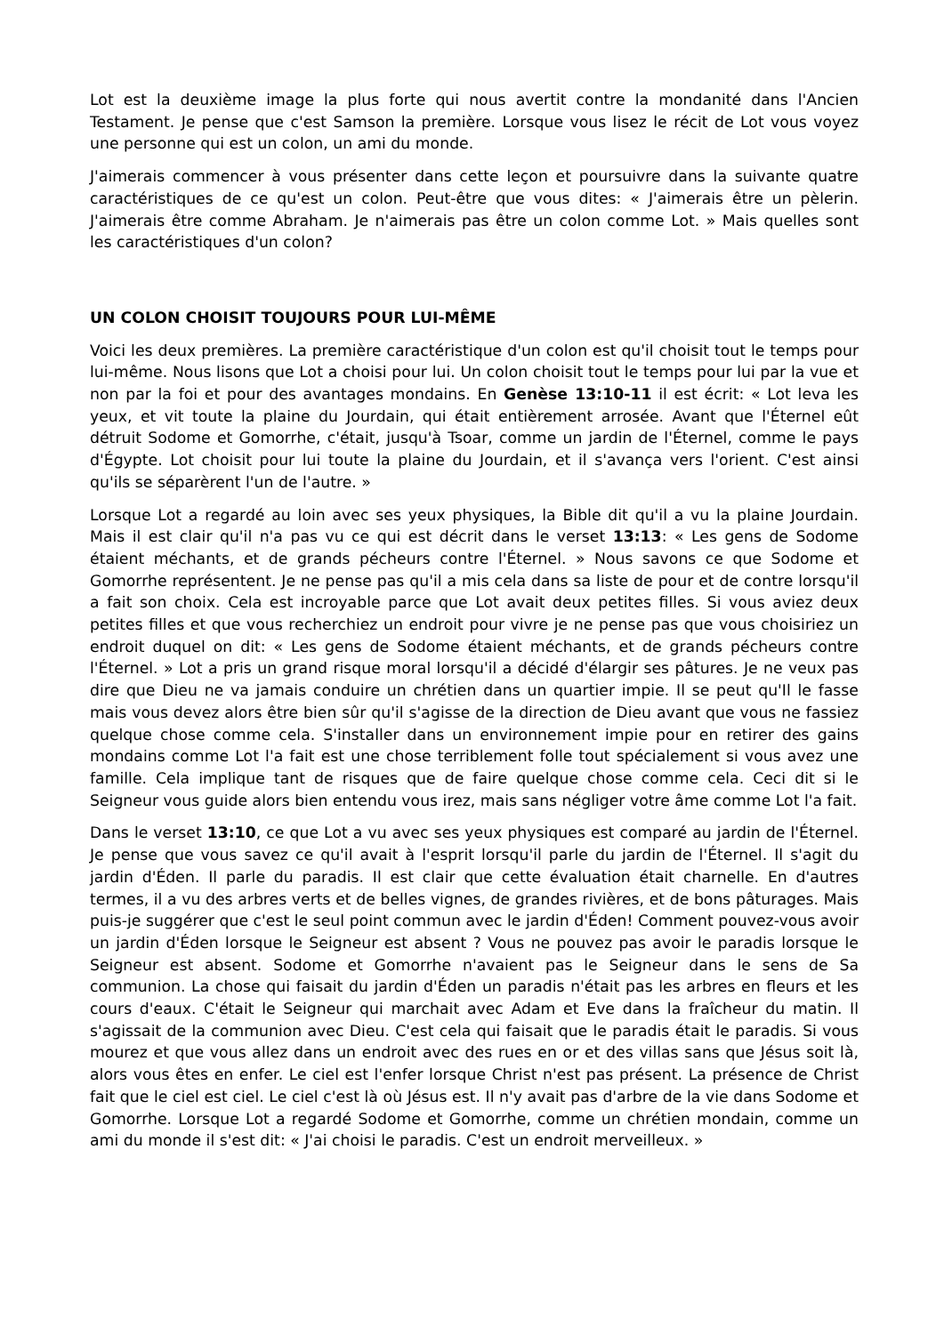Lot est la deuxième image la plus forte qui nous avertit contre la mondanité dans l'Ancien Testament. Je pense que c'est Samson la première. Lorsque vous lisez le récit de Lot vous voyez une personne qui est un colon, un ami du monde.
J'aimerais commencer à vous présenter dans cette leçon et poursuivre dans la suivante quatre caractéristiques de ce qu'est un colon. Peut-être que vous dites: « J'aimerais être un pèlerin. J'aimerais être comme Abraham. Je n'aimerais pas être un colon comme Lot. » Mais quelles sont les caractéristiques d'un colon?
UN COLON CHOISIT TOUJOURS POUR LUI-MÊME
Voici les deux premières. La première caractéristique d'un colon est qu'il choisit tout le temps pour lui-même. Nous lisons que Lot a choisi pour lui. Un colon choisit tout le temps pour lui par la vue et non par la foi et pour des avantages mondains. En Genèse 13:10-11 il est écrit: « Lot leva les yeux, et vit toute la plaine du Jourdain, qui était entièrement arrosée. Avant que l'Éternel eût détruit Sodome et Gomorrhe, c'était, jusqu'à Tsoar, comme un jardin de l'Éternel, comme le pays d'Égypte. Lot choisit pour lui toute la plaine du Jourdain, et il s'avança vers l'orient. C'est ainsi qu'ils se séparèrent l'un de l'autre. »
Lorsque Lot a regardé au loin avec ses yeux physiques, la Bible dit qu'il a vu la plaine Jourdain. Mais il est clair qu'il n'a pas vu ce qui est décrit dans le verset 13:13: « Les gens de Sodome étaient méchants, et de grands pécheurs contre l'Éternel. » Nous savons ce que Sodome et Gomorrhe représentent. Je ne pense pas qu'il a mis cela dans sa liste de pour et de contre lorsqu'il a fait son choix. Cela est incroyable parce que Lot avait deux petites filles. Si vous aviez deux petites filles et que vous recherchiez un endroit pour vivre je ne pense pas que vous choisiriez un endroit duquel on dit: « Les gens de Sodome étaient méchants, et de grands pécheurs contre l'Éternel. » Lot a pris un grand risque moral lorsqu'il a décidé d'élargir ses pâtures. Je ne veux pas dire que Dieu ne va jamais conduire un chrétien dans un quartier impie. Il se peut qu'Il le fasse mais vous devez alors être bien sûr qu'il s'agisse de la direction de Dieu avant que vous ne fassiez quelque chose comme cela. S'installer dans un environnement impie pour en retirer des gains mondains comme Lot l'a fait est une chose terriblement folle tout spécialement si vous avez une famille. Cela implique tant de risques que de faire quelque chose comme cela. Ceci dit si le Seigneur vous guide alors bien entendu vous irez, mais sans négliger votre âme comme Lot l'a fait.
Dans le verset 13:10, ce que Lot a vu avec ses yeux physiques est comparé au jardin de l'Éternel. Je pense que vous savez ce qu'il avait à l'esprit lorsqu'il parle du jardin de l'Éternel. Il s'agit du jardin d'Éden. Il parle du paradis. Il est clair que cette évaluation était charnelle. En d'autres termes, il a vu des arbres verts et de belles vignes, de grandes rivières, et de bons pâturages. Mais puis-je suggérer que c'est le seul point commun avec le jardin d'Éden! Comment pouvez-vous avoir un jardin d'Éden lorsque le Seigneur est absent ? Vous ne pouvez pas avoir le paradis lorsque le Seigneur est absent. Sodome et Gomorrhe n'avaient pas le Seigneur dans le sens de Sa communion. La chose qui faisait du jardin d'Éden un paradis n'était pas les arbres en fleurs et les cours d'eaux. C'était le Seigneur qui marchait avec Adam et Eve dans la fraîcheur du matin. Il s'agissait de la communion avec Dieu. C'est cela qui faisait que le paradis était le paradis. Si vous mourez et que vous allez dans un endroit avec des rues en or et des villas sans que Jésus soit là, alors vous êtes en enfer. Le ciel est l'enfer lorsque Christ n'est pas présent. La présence de Christ fait que le ciel est ciel. Le ciel c'est là où Jésus est. Il n'y avait pas d'arbre de la vie dans Sodome et Gomorrhe. Lorsque Lot a regardé Sodome et Gomorrhe, comme un chrétien mondain, comme un ami du monde il s'est dit: « J'ai choisi le paradis. C'est un endroit merveilleux. »